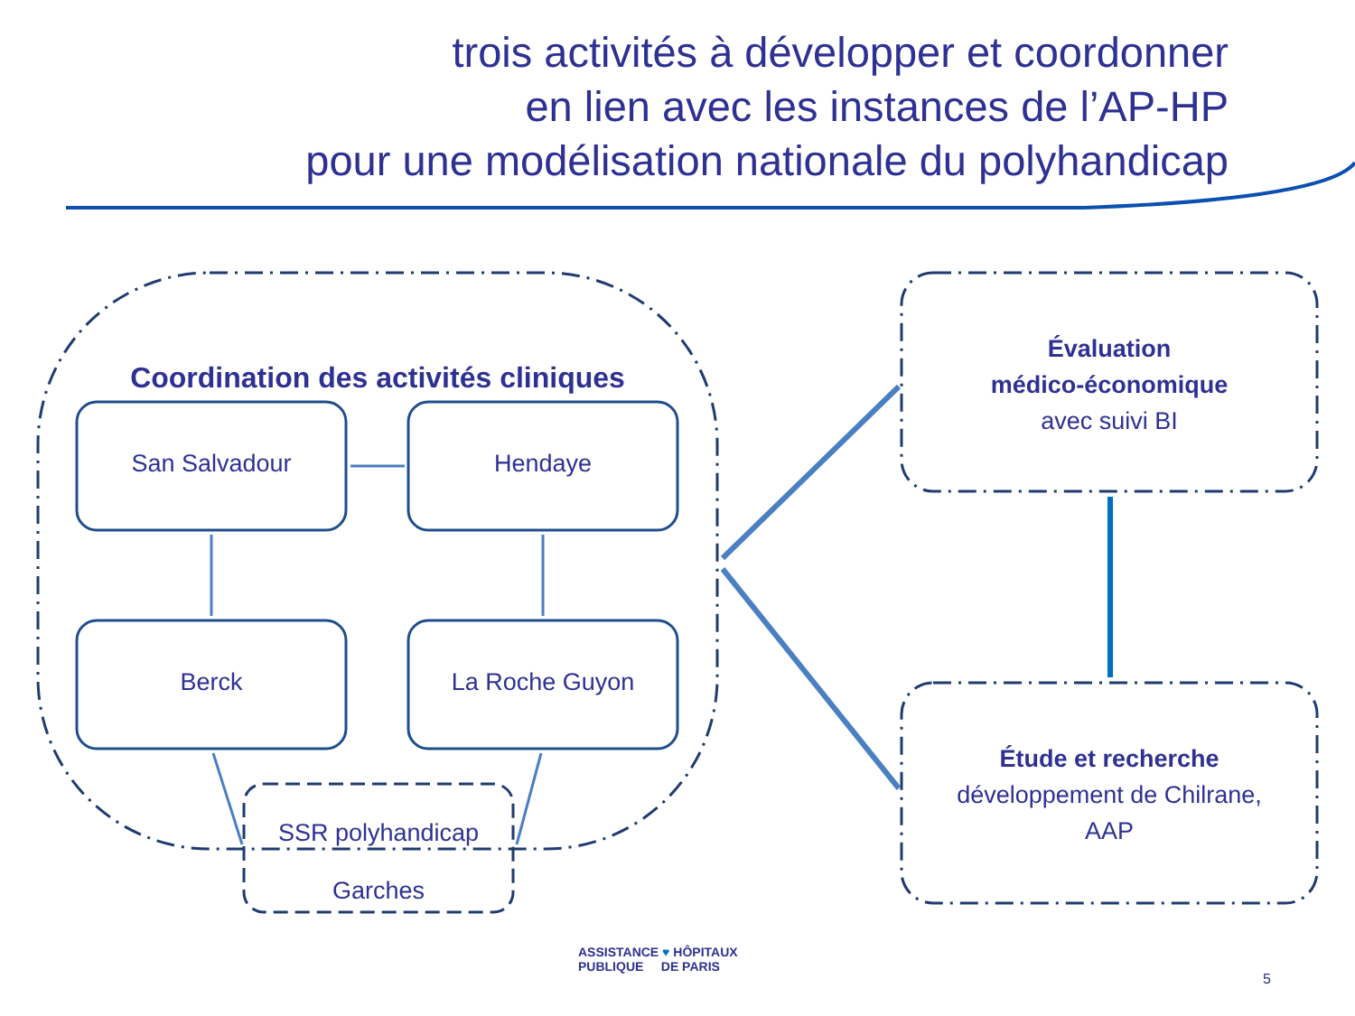trois activités à développer et coordonner
en lien avec les instances de l’AP-HP
pour une modélisation nationale du polyhandicap
Coordination des activités cliniques
San Salvadour Hendaye
Berck La Roche Guyon
SSR polyhandicap
Garches
Évaluation
médico-économique
avec suivi BI
Étude et recherche
développement de Chilrane,
AAP
ASSISTANCE ♥ HÔPITAUX
PUBLIQUE DE PARIS
5